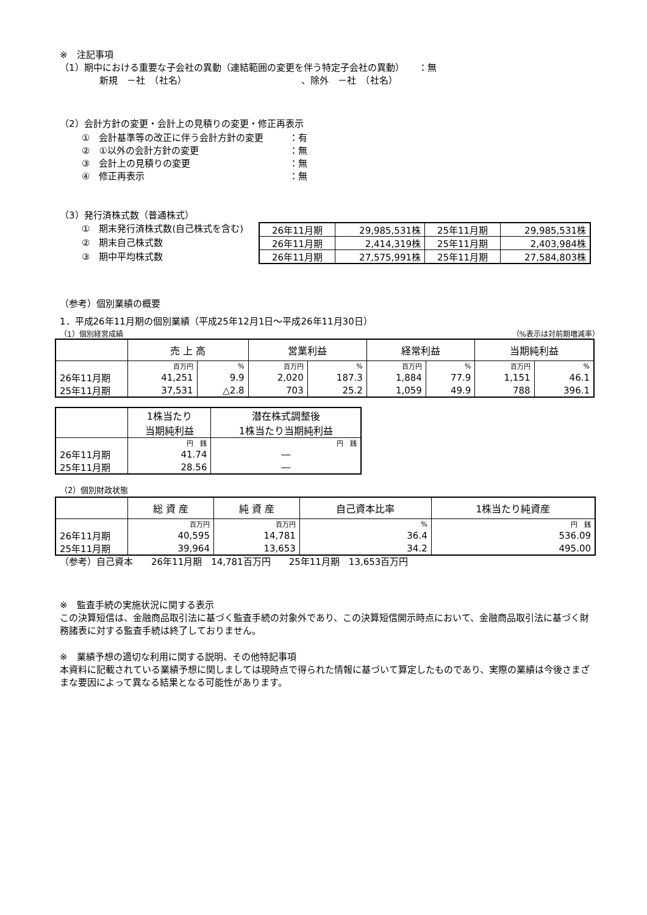※　注記事項
（1）期中における重要な子会社の異動（連結範囲の変更を伴う特定子会社の異動）　　：無
新規　－社　（社名）　　　　　　　　　　　　　、除外　－社　（社名）
（2）会計方針の変更・会計上の見積りの変更・修正再表示
①　会計基準等の改正に伴う会計方針の変更 ：有
②　①以外の会計方針の変更 ：無
③　会計上の見積りの変更 ：無
④　修正再表示 ：無
（3）発行済株式数（普通株式）
①　期末発行済株式数(自己株式を含む)
②　期末自己株式数
③　期中平均株式数
| 26年11月期 | 29,985,531株 | 25年11月期 | 29,985,531株 |
| 26年11月期 | 2,414,319株 | 25年11月期 | 2,403,984株 |
| 26年11月期 | 27,575,991株 | 25年11月期 | 27,584,803株 |
（参考）個別業績の概要
1．平成26年11月期の個別業績（平成25年12月1日～平成26年11月30日）
（1）個別経営成績 （%表示は対前期増減率）
| | 売 上 高 | | 営業利益 | | 経常利益 | | 当期純利益 | |
| --- | --- | --- | --- | --- | --- | --- | --- | --- |
| | 百万円 | % | 百万円 | % | 百万円 | % | 百万円 | % |
| 26年11月期 | 41,251 | 9.9 | 2,020 | 187.3 | 1,884 | 77.9 | 1,151 | 46.1 |
| 25年11月期 | 37,531 | △2.8 | 703 | 25.2 | 1,059 | 49.9 | 788 | 396.1 |
| | 1株当たり 当期純利益 | 潜在株式調整後 1株当たり当期純利益 |
| --- | --- | --- |
| | 円 銭 | 円 銭 |
| 26年11月期 | 41.74 | ― |
| 25年11月期 | 28.56 | ― |
（2）個別財政状態
| | 総 資 産 | 純 資 産 | 自己資本比率 | 1株当たり純資産 |
| --- | --- | --- | --- | --- |
| | 百万円 | 百万円 | % | 円 銭 |
| 26年11月期 | 40,595 | 14,781 | 36.4 | 536.09 |
| 25年11月期 | 39,964 | 13,653 | 34.2 | 495.00 |
（参考）自己資本　　26年11月期　14,781百万円　　25年11月期　13,653百万円
※　監査手続の実施状況に関する表示
この決算短信は、金融商品取引法に基づく監査手続の対象外であり、この決算短信開示時点において、金融商品取引法に基づく財務諸表に対する監査手続は終了しておりません。
※　業績予想の適切な利用に関する説明、その他特記事項
本資料に記載されている業績予想に関しましては現時点で得られた情報に基づいて算定したものであり、実際の業績は今後さまざまな要因によって異なる結果となる可能性があります。